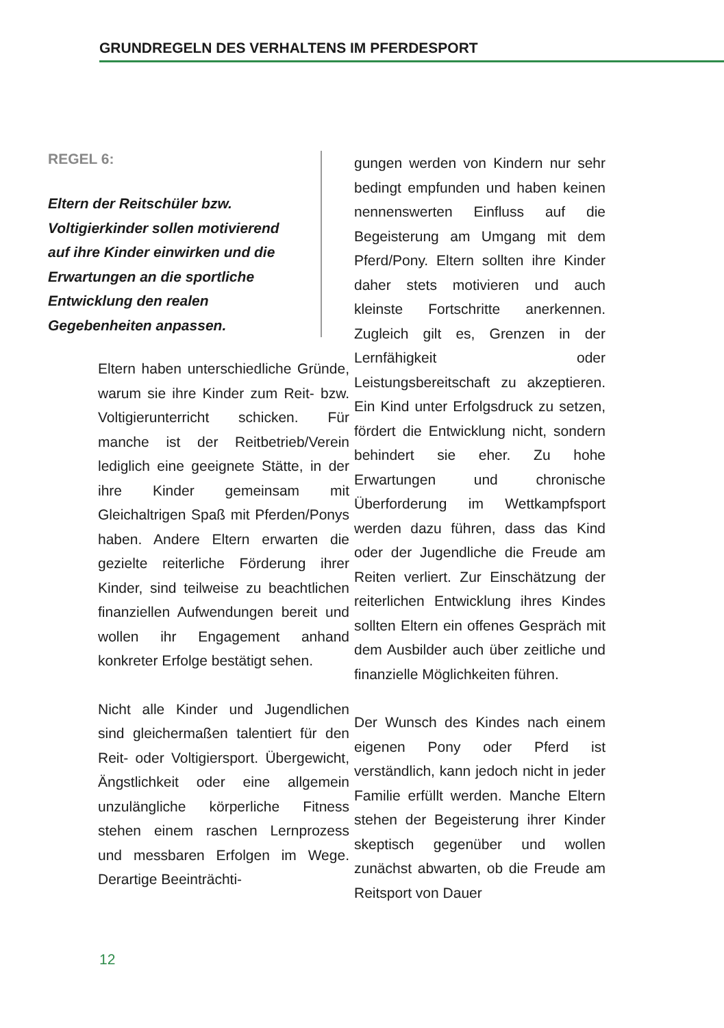GRUNDREGELN DES VERHALTENS IM PFERDESPORT
REGEL 6:
Eltern der Reitschüler bzw. Voltigierkinder sollen motivierend auf ihre Kinder einwirken und die Erwartungen an die sportliche Entwicklung den realen Gegebenheiten anpassen.
Eltern haben unterschiedliche Gründe, warum sie ihre Kinder zum Reit- bzw. Voltigierunterricht schicken. Für manche ist der Reitbetrieb/Verein lediglich eine geeignete Stätte, in der ihre Kinder gemeinsam mit Gleichaltrigen Spaß mit Pferden/Ponys haben. Andere Eltern erwarten die gezielte reiterliche Förderung ihrer Kinder, sind teilweise zu beachtlichen finanziellen Aufwendungen bereit und wollen ihr Engagement anhand konkreter Erfolge bestätigt sehen.
Nicht alle Kinder und Jugendlichen sind gleichermaßen talentiert für den Reit- oder Voltigiersport. Übergewicht, Ängstlichkeit oder eine allgemein unzulängliche körperliche Fitness stehen einem raschen Lernprozess und messbaren Erfolgen im Wege. Derartige Beeinträchti-
gungen werden von Kindern nur sehr bedingt empfunden und haben keinen nennenswerten Einfluss auf die Begeisterung am Umgang mit dem Pferd/Pony. Eltern sollten ihre Kinder daher stets motivieren und auch kleinste Fortschritte anerkennen. Zugleich gilt es, Grenzen in der Lernfähigkeit oder Leistungsbereitschaft zu akzeptieren. Ein Kind unter Erfolgsdruck zu setzen, fördert die Entwicklung nicht, sondern behindert sie eher. Zu hohe Erwartungen und chronische Überforderung im Wettkampfsport werden dazu führen, dass das Kind oder der Jugendliche die Freude am Reiten verliert. Zur Einschätzung der reiterlichen Entwicklung ihres Kindes sollten Eltern ein offenes Gespräch mit dem Ausbilder auch über zeitliche und finanzielle Möglichkeiten führen.
Der Wunsch des Kindes nach einem eigenen Pony oder Pferd ist verständlich, kann jedoch nicht in jeder Familie erfüllt werden. Manche Eltern stehen der Begeisterung ihrer Kinder skeptisch gegenüber und wollen zunächst abwarten, ob die Freude am Reitsport von Dauer
12